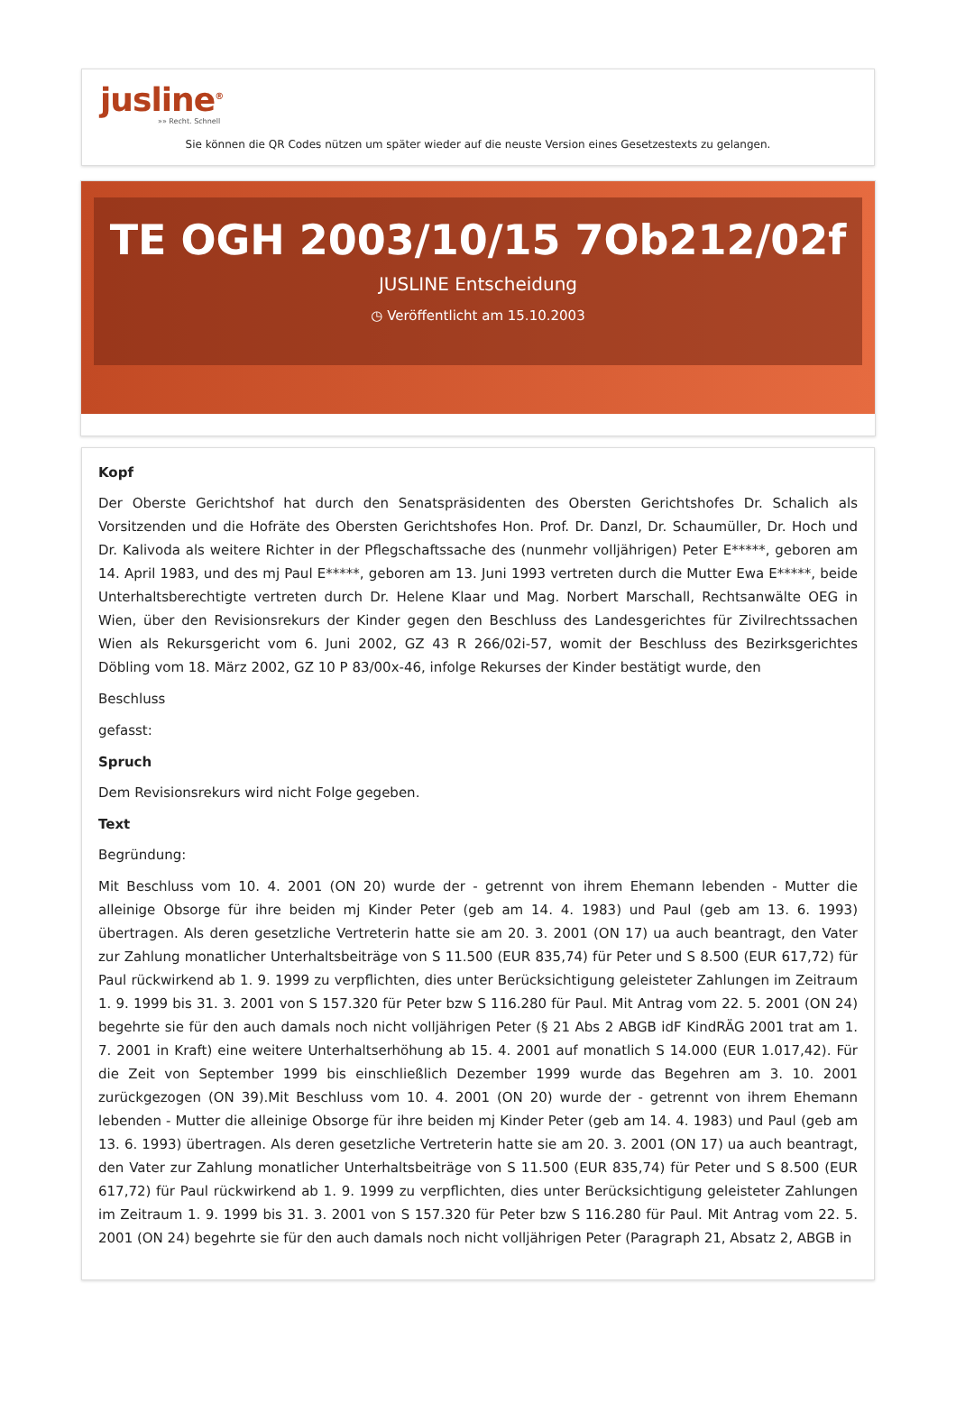jusline<sup>®</sup>
»» Recht. Schnell
Sie können die QR Codes nützen um später wieder auf die neuste Version eines Gesetzestexts zu gelangen.
TE OGH 2003/10/15 7Ob212/02f
JUSLINE Entscheidung
◷ Veröffentlicht am 15.10.2003
Kopf
Der Oberste Gerichtshof hat durch den Senatspräsidenten des Obersten Gerichtshofes Dr. Schalich als Vorsitzenden und die Hofräte des Obersten Gerichtshofes Hon. Prof. Dr. Danzl, Dr. Schaumüller, Dr. Hoch und Dr. Kalivoda als weitere Richter in der Pflegschaftssache des (nunmehr volljährigen) Peter E*****, geboren am 14. April 1983, und des mj Paul E*****, geboren am 13. Juni 1993 vertreten durch die Mutter Ewa E*****, beide Unterhaltsberechtigte vertreten durch Dr. Helene Klaar und Mag. Norbert Marschall, Rechtsanwälte OEG in Wien, über den Revisionsrekurs der Kinder gegen den Beschluss des Landesgerichtes für Zivilrechtssachen Wien als Rekursgericht vom 6. Juni 2002, GZ 43 R 266/02i-57, womit der Beschluss des Bezirksgerichtes Döbling vom 18. März 2002, GZ 10 P 83/00x-46, infolge Rekurses der Kinder bestätigt wurde, den
Beschluss
gefasst:
Spruch
Dem Revisionsrekurs wird nicht Folge gegeben.
Text
Begründung:
Mit Beschluss vom 10. 4. 2001 (ON 20) wurde der - getrennt von ihrem Ehemann lebenden - Mutter die alleinige Obsorge für ihre beiden mj Kinder Peter (geb am 14. 4. 1983) und Paul (geb am 13. 6. 1993) übertragen. Als deren gesetzliche Vertreterin hatte sie am 20. 3. 2001 (ON 17) ua auch beantragt, den Vater zur Zahlung monatlicher Unterhaltsbeiträge von S 11.500 (EUR 835,74) für Peter und S 8.500 (EUR 617,72) für Paul rückwirkend ab 1. 9. 1999 zu verpflichten, dies unter Berücksichtigung geleisteter Zahlungen im Zeitraum 1. 9. 1999 bis 31. 3. 2001 von S 157.320 für Peter bzw S 116.280 für Paul. Mit Antrag vom 22. 5. 2001 (ON 24) begehrte sie für den auch damals noch nicht volljährigen Peter (§ 21 Abs 2 ABGB idF KindRÄG 2001 trat am 1. 7. 2001 in Kraft) eine weitere Unterhaltserhöhung ab 15. 4. 2001 auf monatlich S 14.000 (EUR 1.017,42). Für die Zeit von September 1999 bis einschließlich Dezember 1999 wurde das Begehren am 3. 10. 2001 zurückgezogen (ON 39).Mit Beschluss vom 10. 4. 2001 (ON 20) wurde der - getrennt von ihrem Ehemann lebenden - Mutter die alleinige Obsorge für ihre beiden mj Kinder Peter (geb am 14. 4. 1983) und Paul (geb am 13. 6. 1993) übertragen. Als deren gesetzliche Vertreterin hatte sie am 20. 3. 2001 (ON 17) ua auch beantragt, den Vater zur Zahlung monatlicher Unterhaltsbeiträge von S 11.500 (EUR 835,74) für Peter und S 8.500 (EUR 617,72) für Paul rückwirkend ab 1. 9. 1999 zu verpflichten, dies unter Berücksichtigung geleisteter Zahlungen im Zeitraum 1. 9. 1999 bis 31. 3. 2001 von S 157.320 für Peter bzw S 116.280 für Paul. Mit Antrag vom 22. 5. 2001 (ON 24) begehrte sie für den auch damals noch nicht volljährigen Peter (Paragraph 21, Absatz 2, ABGB in